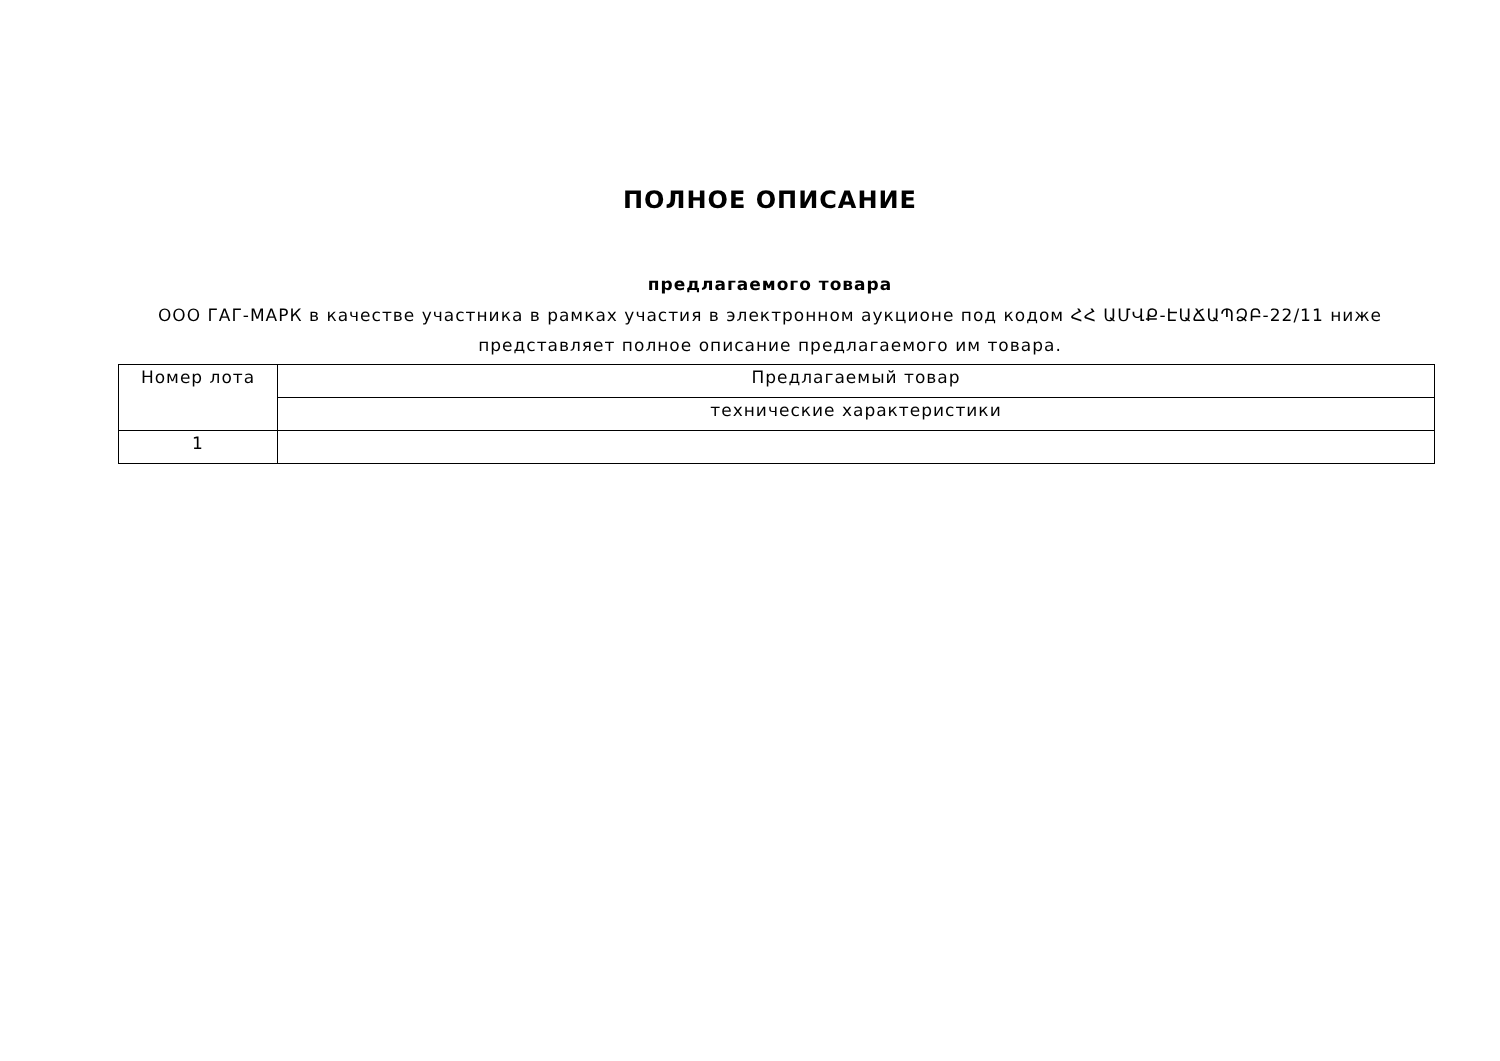ПОЛНОЕ ОПИСАНИЕ
предлагаемого товара
ООО ГАГ-МАРК в качестве участника в рамках участия в электронном аукционе под кодом ՀՀ ԱՄՎՔ-ԷԱՃԱՊՁԲ-22/11 ниже
представляет полное описание предлагаемого им товара.
| Номер лота | Предлагаемый товар |
| | технические характеристики |
| 1 | |